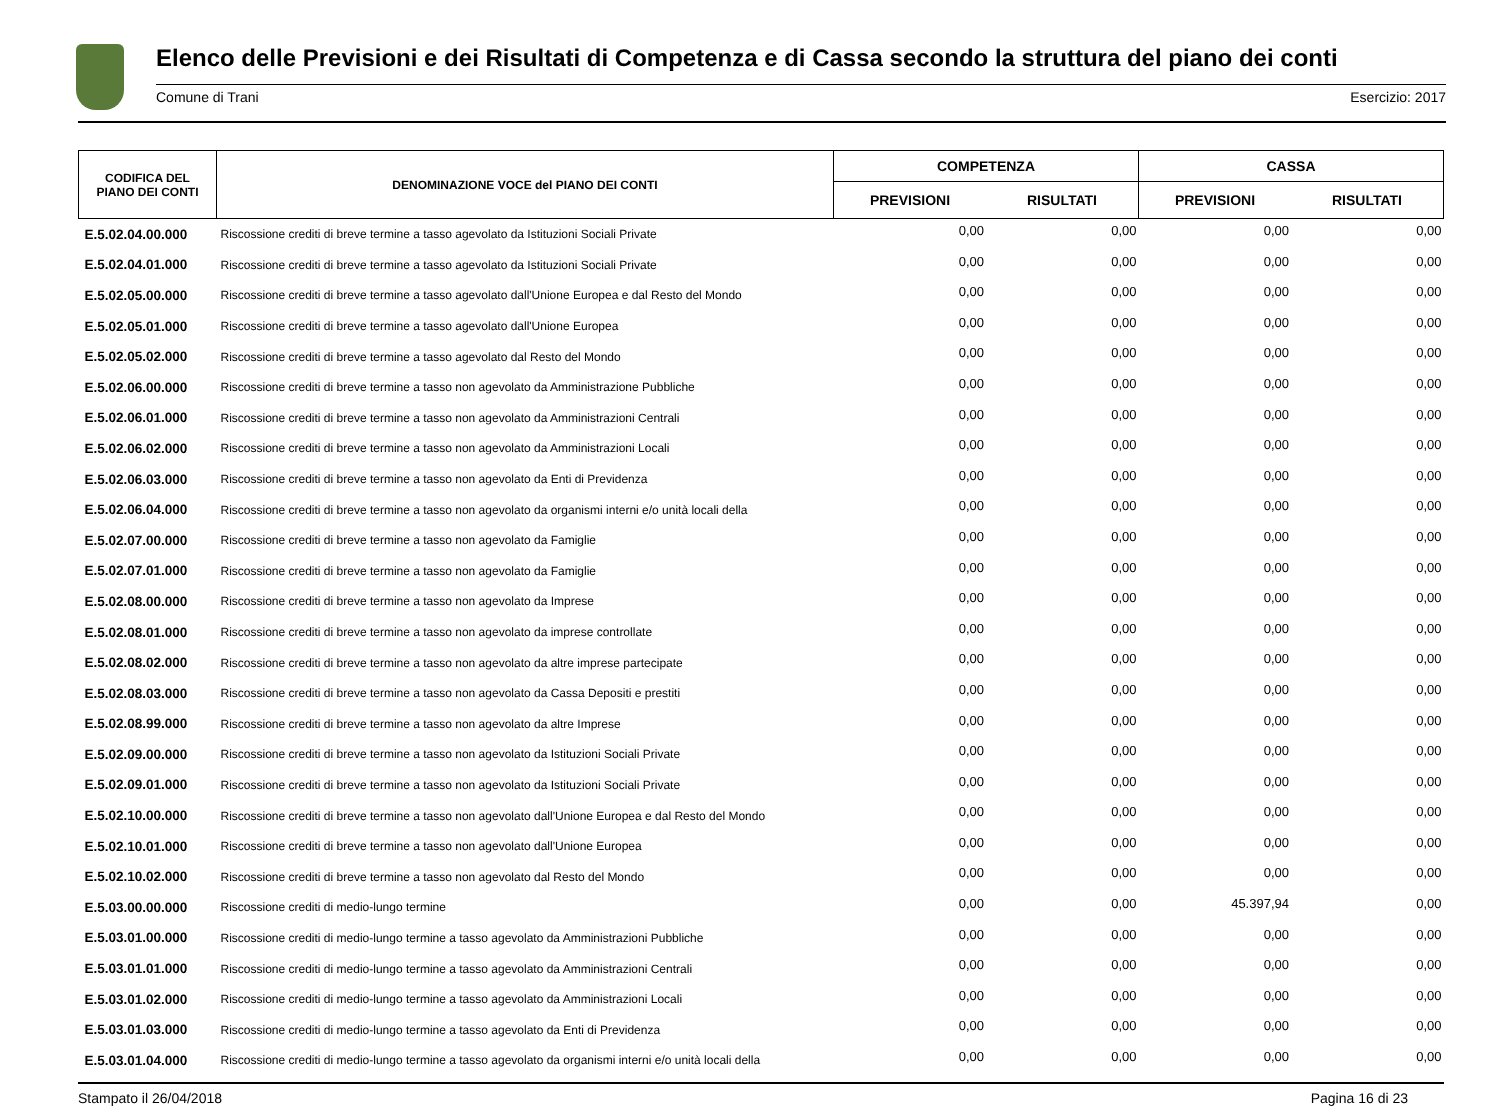Elenco delle Previsioni e dei Risultati di Competenza e di Cassa secondo la struttura del piano dei conti
Comune di Trani Esercizio: 2017
| CODIFICA DEL PIANO DEI CONTI | DENOMINAZIONE VOCE del PIANO DEI CONTI | COMPETENZA | | CASSA | |
| --- | --- | --- | --- | --- | --- |
| | | PREVISIONI | RISULTATI | PREVISIONI | RISULTATI |
| E.5.02.04.00.000 | Riscossione crediti di breve termine a tasso agevolato da Istituzioni Sociali Private | 0,00 | 0,00 | 0,00 | 0,00 |
| E.5.02.04.01.000 | Riscossione crediti di breve termine a tasso agevolato da Istituzioni Sociali Private | 0,00 | 0,00 | 0,00 | 0,00 |
| E.5.02.05.00.000 | Riscossione crediti di breve termine a tasso agevolato dall'Unione Europea e dal Resto del Mondo | 0,00 | 0,00 | 0,00 | 0,00 |
| E.5.02.05.01.000 | Riscossione crediti di breve termine a tasso agevolato dall'Unione Europea | 0,00 | 0,00 | 0,00 | 0,00 |
| E.5.02.05.02.000 | Riscossione crediti di breve termine a tasso agevolato dal Resto del Mondo | 0,00 | 0,00 | 0,00 | 0,00 |
| E.5.02.06.00.000 | Riscossione crediti di breve termine a tasso non agevolato da Amministrazione Pubbliche | 0,00 | 0,00 | 0,00 | 0,00 |
| E.5.02.06.01.000 | Riscossione crediti di breve termine a tasso non agevolato da Amministrazioni Centrali | 0,00 | 0,00 | 0,00 | 0,00 |
| E.5.02.06.02.000 | Riscossione crediti di breve termine a tasso non agevolato da Amministrazioni Locali | 0,00 | 0,00 | 0,00 | 0,00 |
| E.5.02.06.03.000 | Riscossione crediti di breve termine a tasso non agevolato da Enti di Previdenza | 0,00 | 0,00 | 0,00 | 0,00 |
| E.5.02.06.04.000 | Riscossione crediti di breve termine a tasso non agevolato da organismi interni e/o unità locali della | 0,00 | 0,00 | 0,00 | 0,00 |
| E.5.02.07.00.000 | Riscossione crediti di breve termine a tasso non agevolato da Famiglie | 0,00 | 0,00 | 0,00 | 0,00 |
| E.5.02.07.01.000 | Riscossione crediti di breve termine a tasso non agevolato da Famiglie | 0,00 | 0,00 | 0,00 | 0,00 |
| E.5.02.08.00.000 | Riscossione crediti di breve termine a tasso non agevolato da Imprese | 0,00 | 0,00 | 0,00 | 0,00 |
| E.5.02.08.01.000 | Riscossione crediti di breve termine a tasso non agevolato da imprese controllate | 0,00 | 0,00 | 0,00 | 0,00 |
| E.5.02.08.02.000 | Riscossione crediti di breve termine a tasso non agevolato da altre imprese partecipate | 0,00 | 0,00 | 0,00 | 0,00 |
| E.5.02.08.03.000 | Riscossione crediti di breve termine a tasso non agevolato da Cassa Depositi e prestiti | 0,00 | 0,00 | 0,00 | 0,00 |
| E.5.02.08.99.000 | Riscossione crediti di breve termine a tasso non agevolato da altre Imprese | 0,00 | 0,00 | 0,00 | 0,00 |
| E.5.02.09.00.000 | Riscossione crediti di breve termine a tasso non agevolato da Istituzioni Sociali Private | 0,00 | 0,00 | 0,00 | 0,00 |
| E.5.02.09.01.000 | Riscossione crediti di breve termine a tasso non agevolato da Istituzioni Sociali Private | 0,00 | 0,00 | 0,00 | 0,00 |
| E.5.02.10.00.000 | Riscossione crediti di breve termine a tasso non agevolato dall'Unione Europea e dal Resto del Mondo | 0,00 | 0,00 | 0,00 | 0,00 |
| E.5.02.10.01.000 | Riscossione crediti di breve termine a tasso non agevolato dall'Unione Europea | 0,00 | 0,00 | 0,00 | 0,00 |
| E.5.02.10.02.000 | Riscossione crediti di breve termine a tasso non agevolato dal Resto del Mondo | 0,00 | 0,00 | 0,00 | 0,00 |
| E.5.03.00.00.000 | Riscossione crediti di medio-lungo termine | 0,00 | 0,00 | 45.397,94 | 0,00 |
| E.5.03.01.00.000 | Riscossione crediti di medio-lungo termine a tasso agevolato da Amministrazioni Pubbliche | 0,00 | 0,00 | 0,00 | 0,00 |
| E.5.03.01.01.000 | Riscossione crediti di medio-lungo termine a tasso agevolato da Amministrazioni Centrali | 0,00 | 0,00 | 0,00 | 0,00 |
| E.5.03.01.02.000 | Riscossione crediti di medio-lungo termine a tasso agevolato da Amministrazioni Locali | 0,00 | 0,00 | 0,00 | 0,00 |
| E.5.03.01.03.000 | Riscossione crediti di medio-lungo termine a tasso agevolato da Enti di Previdenza | 0,00 | 0,00 | 0,00 | 0,00 |
| E.5.03.01.04.000 | Riscossione crediti di medio-lungo termine a tasso agevolato da organismi interni e/o unità locali della | 0,00 | 0,00 | 0,00 | 0,00 |
Stampato il 26/04/2018 Pagina 16 di 23